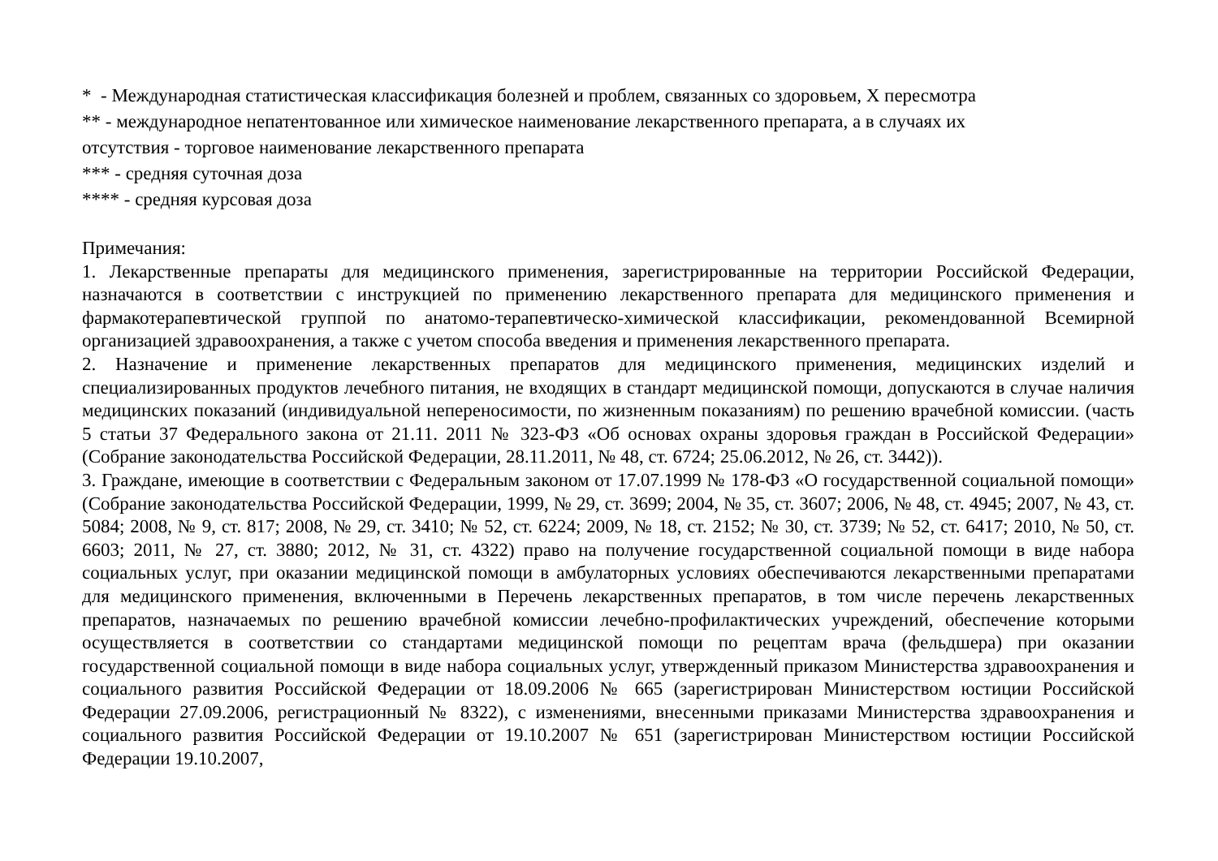* - Международная статистическая классификация болезней и проблем, связанных со здоровьем, X пересмотра
** - международное непатентованное или химическое наименование лекарственного препарата, а в случаях их
отсутствия - торговое наименование лекарственного препарата
*** - средняя суточная доза
**** - средняя курсовая доза
Примечания:
1. Лекарственные препараты для медицинского применения, зарегистрированные на территории Российской Федерации, назначаются в соответствии с инструкцией по применению лекарственного препарата для медицинского применения и фармакотерапевтической группой по анатомо-терапевтическо-химической классификации, рекомендованной Всемирной организацией здравоохранения, а также с учетом способа введения и применения лекарственного препарата.
2. Назначение и применение лекарственных препаратов для медицинского применения, медицинских изделий и специализированных продуктов лечебного питания, не входящих в стандарт медицинской помощи, допускаются в случае наличия медицинских показаний (индивидуальной непереносимости, по жизненным показаниям) по решению врачебной комиссии. (часть 5 статьи 37 Федерального закона от 21.11. 2011 № 323-ФЗ «Об основах охраны здоровья граждан в Российской Федерации» (Собрание законодательства Российской Федерации, 28.11.2011, № 48, ст. 6724; 25.06.2012, № 26, ст. 3442)).
3. Граждане, имеющие в соответствии с Федеральным законом от 17.07.1999 № 178-ФЗ «О государственной социальной помощи» (Собрание законодательства Российской Федерации, 1999, № 29, ст. 3699; 2004, № 35, ст. 3607; 2006, № 48, ст. 4945; 2007, № 43, ст. 5084; 2008, № 9, ст. 817; 2008, № 29, ст. 3410; № 52, ст. 6224; 2009, № 18, ст. 2152; № 30, ст. 3739; № 52, ст. 6417; 2010, № 50, ст. 6603; 2011, № 27, ст. 3880; 2012, № 31, ст. 4322) право на получение государственной социальной помощи в виде набора социальных услуг, при оказании медицинской помощи в амбулаторных условиях обеспечиваются лекарственными препаратами для медицинского применения, включенными в Перечень лекарственных препаратов, в том числе перечень лекарственных препаратов, назначаемых по решению врачебной комиссии лечебно-профилактических учреждений, обеспечение которыми осуществляется в соответствии со стандартами медицинской помощи по рецептам врача (фельдшера) при оказании государственной социальной помощи в виде набора социальных услуг, утвержденный приказом Министерства здравоохранения и социального развития Российской Федерации от 18.09.2006 № 665 (зарегистрирован Министерством юстиции Российской Федерации 27.09.2006, регистрационный № 8322), с изменениями, внесенными приказами Министерства здравоохранения и социального развития Российской Федерации от 19.10.2007 № 651 (зарегистрирован Министерством юстиции Российской Федерации 19.10.2007,